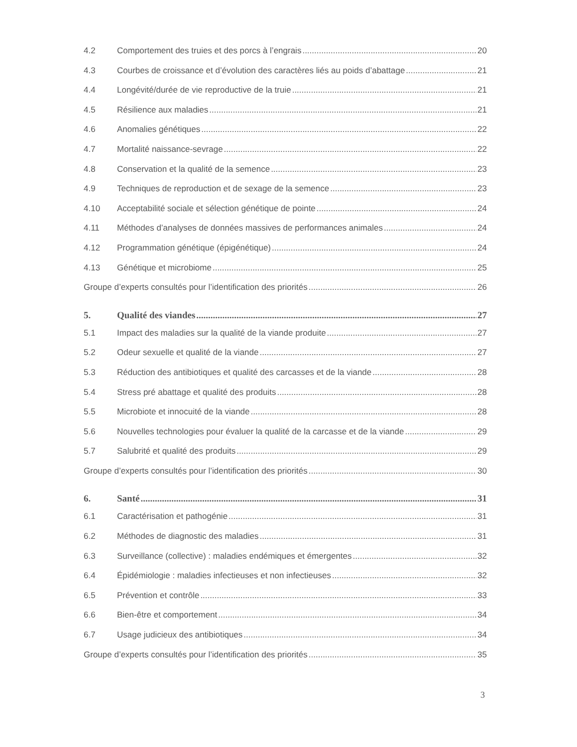4.2 Comportement des truies et des porcs à l’engrais 20
4.3 Courbes de croissance et d’évolution des caractères liés au poids d’abattage 21
4.4 Longévité/durée de vie reproductive de la truie 21
4.5 Résilience aux maladies 21
4.6 Anomalies génétiques 22
4.7 Mortalité naissance-sevrage 22
4.8 Conservation et la qualité de la semence 23
4.9 Techniques de reproduction et de sexage de la semence 23
4.10 Acceptabilité sociale et sélection génétique de pointe 24
4.11 Méthodes d’analyses de données massives de performances animales 24
4.12 Programmation génétique (épigénétique) 24
4.13 Génétique et microbiome 25
Groupe d’experts consultés pour l’identification des priorités 26
5. Qualité des viandes 27
5.1 Impact des maladies sur la qualité de la viande produite 27
5.2 Odeur sexuelle et qualité de la viande 27
5.3 Réduction des antibiotiques et qualité des carcasses et de la viande 28
5.4 Stress pré abattage et qualité des produits 28
5.5 Microbiote et innocuité de la viande 28
5.6 Nouvelles technologies pour évaluer la qualité de la carcasse et de la viande 29
5.7 Salubrité et qualité des produits 29
Groupe d’experts consultés pour l’identification des priorités 30
6. Santé 31
6.1 Caractérisation et pathogénie 31
6.2 Méthodes de diagnostic des maladies 31
6.3 Surveillance (collective) : maladies endémiques et émergentes 32
6.4 Épidémiologie : maladies infectieuses et non infectieuses 32
6.5 Prévention et contrôle 33
6.6 Bien-être et comportement 34
6.7 Usage judicieux des antibiotiques 34
Groupe d’experts consultés pour l’identification des priorités 35
3